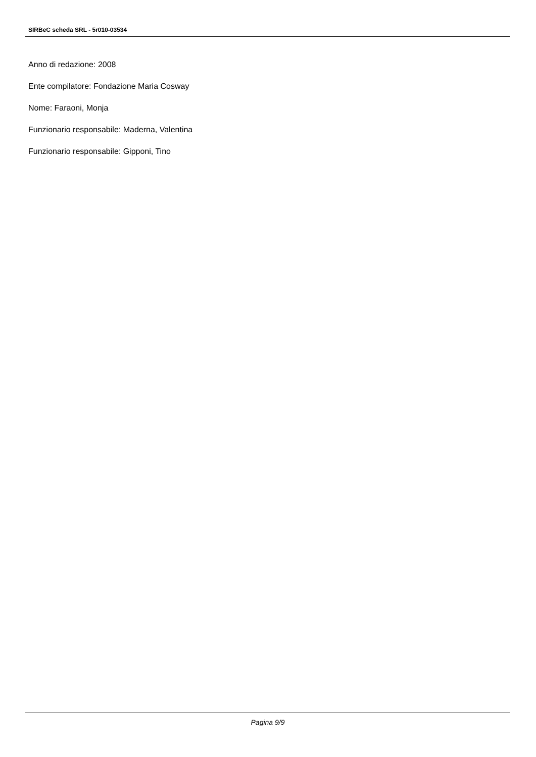SIRBeC scheda SRL - 5r010-03534
Anno di redazione: 2008
Ente compilatore: Fondazione Maria Cosway
Nome: Faraoni, Monja
Funzionario responsabile: Maderna, Valentina
Funzionario responsabile: Gipponi, Tino
Pagina 9/9